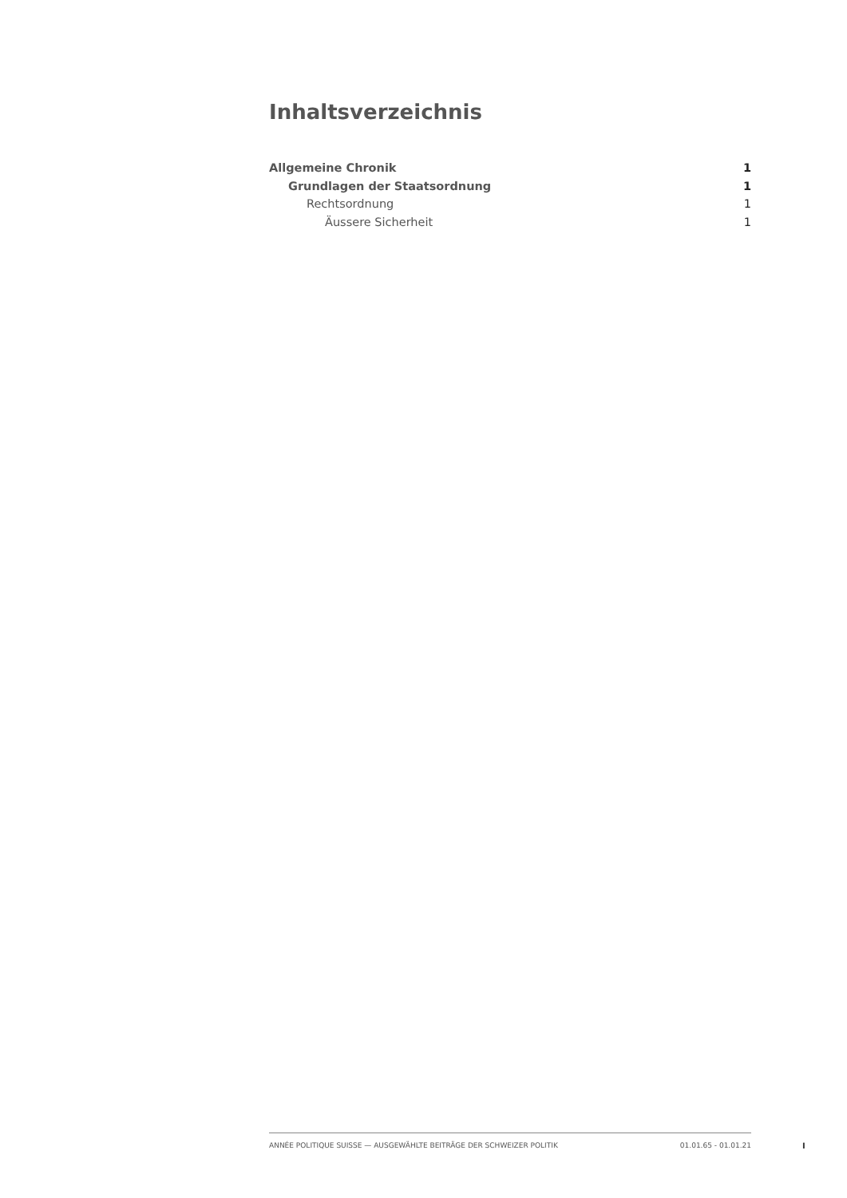Inhaltsverzeichnis
Allgemeine Chronik 1
Grundlagen der Staatsordnung 1
Rechtsordnung 1
Äussere Sicherheit 1
ANNÉE POLITIQUE SUISSE — AUSGEWÄHLTE BEITRÄGE DER SCHWEIZER POLITIK 01.01.65 - 01.01.21
I